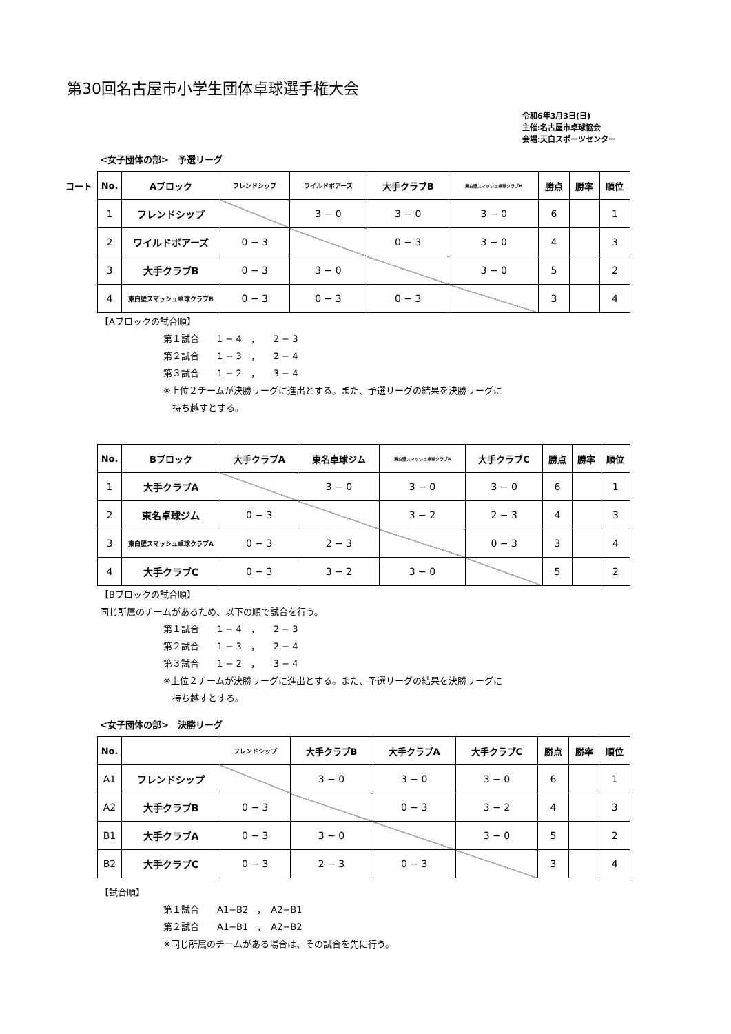第30回名古屋市小学生団体卓球選手権大会
令和6年3月3日(日)
主催:名古屋市卓球協会
会場:天白スポーツセンター
<女子団体の部>　予選リーグ
コート
| No. | Aブロック | フレンドシップ | ワイルドボアーズ | 大手クラブB | 東白壁スマッシュ卓球クラブB | 勝点 | 勝率 | 順位 |
| --- | --- | --- | --- | --- | --- | --- | --- | --- |
| 1 | フレンドシップ | | 3 − 0 | 3 − 0 | 3 − 0 | 6 | | 1 |
| 2 | ワイルドボアーズ | 0 − 3 | | 0 − 3 | 3 − 0 | 4 | | 3 |
| 3 | 大手クラブB | 0 − 3 | 3 − 0 | | 3 − 0 | 5 | | 2 |
| 4 | 東白壁スマッシュ卓球クラブB | 0 − 3 | 0 − 3 | 0 − 3 | | 3 | | 4 |
【Aブロックの試合順】
第１試合　　1 − 4　，　　2 − 3
第２試合　　1 − 3　，　　2 − 4
第３試合　　1 − 2　，　　3 − 4
※上位２チームが決勝リーグに進出とする。また、予選リーグの結果を決勝リーグに
　持ち越すとする。
| No. | Bブロック | 大手クラブA | 東名卓球ジム | 東白壁スマッシュ卓球クラブA | 大手クラブC | 勝点 | 勝率 | 順位 |
| --- | --- | --- | --- | --- | --- | --- | --- | --- |
| 1 | 大手クラブA | | 3 − 0 | 3 − 0 | 3 − 0 | 6 | | 1 |
| 2 | 東名卓球ジム | 0 − 3 | | 3 − 2 | 2 − 3 | 4 | | 3 |
| 3 | 東白壁スマッシュ卓球クラブA | 0 − 3 | 2 − 3 | | 0 − 3 | 3 | | 4 |
| 4 | 大手クラブC | 0 − 3 | 3 − 2 | 3 − 0 | | 5 | | 2 |
【Bブロックの試合順】
同じ所属のチームがあるため、以下の順で試合を行う。
第１試合　　1 − 4　，　　2 − 3
第２試合　　1 − 3　，　　2 − 4
第３試合　　1 − 2　，　　3 − 4
※上位２チームが決勝リーグに進出とする。また、予選リーグの結果を決勝リーグに
　持ち越すとする。
<女子団体の部>　決勝リーグ
| No. | | フレンドシップ | 大手クラブB | 大手クラブA | 大手クラブC | 勝点 | 勝率 | 順位 |
| --- | --- | --- | --- | --- | --- | --- | --- | --- |
| A1 | フレンドシップ | | 3 − 0 | 3 − 0 | 3 − 0 | 6 | | 1 |
| A2 | 大手クラブB | 0 − 3 | | 0 − 3 | 3 − 2 | 4 | | 3 |
| B1 | 大手クラブA | 0 − 3 | 3 − 0 | | 3 − 0 | 5 | | 2 |
| B2 | 大手クラブC | 0 − 3 | 2 − 3 | 0 − 3 | | 3 | | 4 |
【試合順】
第１試合　　A1−B2　，　A2−B1
第２試合　　A1−B1　，　A2−B2
※同じ所属のチームがある場合は、その試合を先に行う。